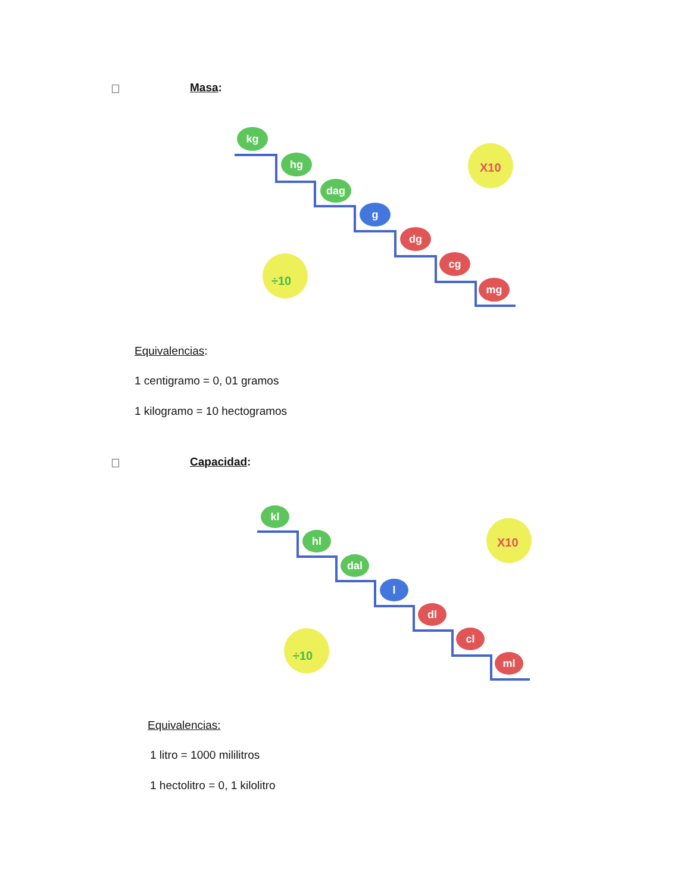Masa:
X10
÷10
kg
hg
dag
g
dg
cg
mg
Equivalencias:
1 centigramo = 0, 01 gramos
1 kilogramo = 10 hectogramos
Capacidad:
X10
÷10
kl
hl
dal
l
dl
cl
ml
Equivalencias:
1 litro = 1000 mililitros
1 hectolitro = 0, 1 kilolitro